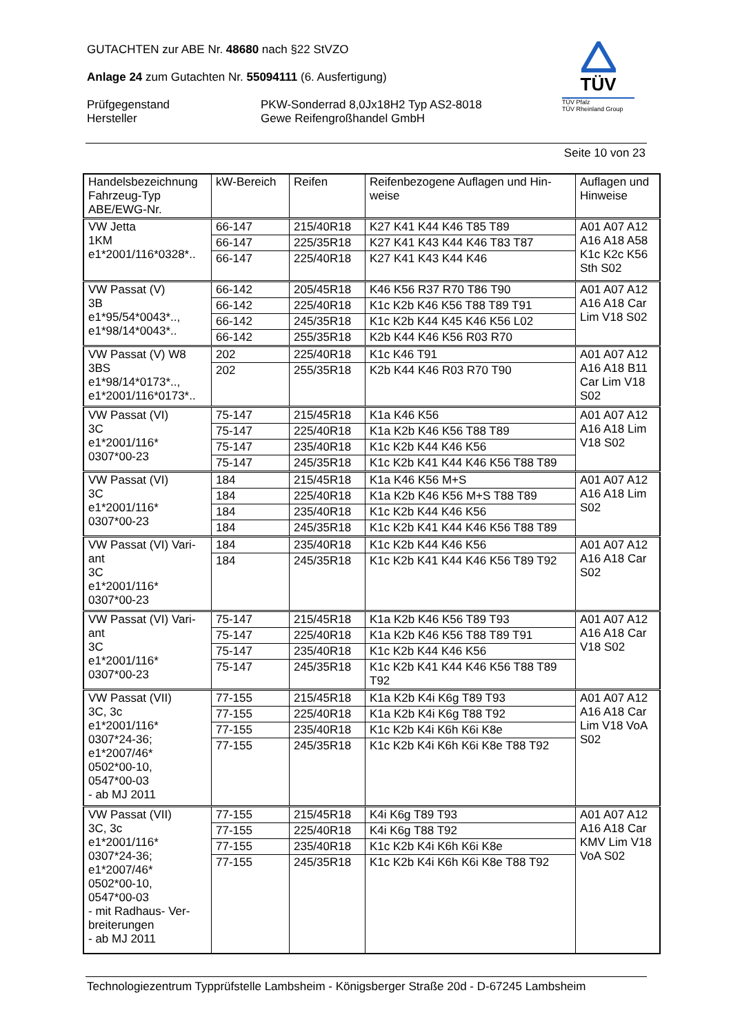GUTACHTEN zur ABE Nr. 48680 nach §22 StVZO
Anlage 24 zum Gutachten Nr. 55094111 (6. Ausfertigung)
Prüfgegenstand
Hersteller
PKW-Sonderrad 8,0Jx18H2 Typ AS2-8018
Gewe Reifengroßhandel GmbH
TÜV
TÜV Pfalz
TÜV Rheinland Group
Seite 10 von 23
| Handelsbezeichnung Fahrzeug-Typ ABE/EWG-Nr. | kW-Bereich | Reifen | Reifenbezogene Auflagen und Hin-weise | Auflagen und Hinweise |
| --- | --- | --- | --- | --- |
| VW Jetta 1KM e1*2001/116*0328*.. | 66-147 | 215/40R18 | K27 K41 K44 K46 T85 T89 | A01 A07 A12 A16 A18 A58 K1c K2c K56 Sth S02 |
| | 66-147 | 225/35R18 | K27 K41 K43 K44 K46 T83 T87 | |
| | 66-147 | 225/40R18 | K27 K41 K43 K44 K46 | |
| VW Passat (V) 3B e1*95/54*0043*.., e1*98/14*0043*.. | 66-142 | 205/45R18 | K46 K56 R37 R70 T86 T90 | A01 A07 A12 A16 A18 Car Lim V18 S02 |
| | 66-142 | 225/40R18 | K1c K2b K46 K56 T88 T89 T91 | |
| | 66-142 | 245/35R18 | K1c K2b K44 K45 K46 K56 L02 | |
| | 66-142 | 255/35R18 | K2b K44 K46 K56 R03 R70 | |
| VW Passat (V) W8 3BS e1*98/14*0173*.., e1*2001/116*0173*.. | 202 | 225/40R18 | K1c K46 T91 | A01 A07 A12 A16 A18 B11 Car Lim V18 S02 |
| | 202 | 255/35R18 | K2b K44 K46 R03 R70 T90 | |
| VW Passat (VI) 3C e1*2001/116* 0307*00-23 | 75-147 | 215/45R18 | K1a K46 K56 | A01 A07 A12 A16 A18 Lim V18 S02 |
| | 75-147 | 225/40R18 | K1a K2b K46 K56 T88 T89 | |
| | 75-147 | 235/40R18 | K1c K2b K44 K46 K56 | |
| | 75-147 | 245/35R18 | K1c K2b K41 K44 K46 K56 T88 T89 | |
| VW Passat (VI) 3C e1*2001/116* 0307*00-23 | 184 | 215/45R18 | K1a K46 K56 M+S | A01 A07 A12 A16 A18 Lim S02 |
| | 184 | 225/40R18 | K1a K2b K46 K56 M+S T88 T89 | |
| | 184 | 235/40R18 | K1c K2b K44 K46 K56 | |
| | 184 | 245/35R18 | K1c K2b K41 K44 K46 K56 T88 T89 | |
| VW Passat (VI) Vari-ant 3C e1*2001/116* 0307*00-23 | 184 | 235/40R18 | K1c K2b K44 K46 K56 | A01 A07 A12 A16 A18 Car S02 |
| | 184 | 245/35R18 | K1c K2b K41 K44 K46 K56 T89 T92 | |
| VW Passat (VI) Vari-ant 3C e1*2001/116* 0307*00-23 | 75-147 | 215/45R18 | K1a K2b K46 K56 T89 T93 | A01 A07 A12 A16 A18 Car V18 S02 |
| | 75-147 | 225/40R18 | K1a K2b K46 K56 T88 T89 T91 | |
| | 75-147 | 235/40R18 | K1c K2b K44 K46 K56 | |
| | 75-147 | 245/35R18 | K1c K2b K41 K44 K46 K56 T88 T89 T92 | |
| VW Passat (VII) 3C, 3c e1*2001/116* 0307*24-36; e1*2007/46* 0502*00-10, 0547*00-03 - ab MJ 2011 | 77-155 | 215/45R18 | K1a K2b K4i K6g T89 T93 | A01 A07 A12 A16 A18 Car Lim V18 VoA S02 |
| | 77-155 | 225/40R18 | K1a K2b K4i K6g T88 T92 | |
| | 77-155 | 235/40R18 | K1c K2b K4i K6h K6i K8e | |
| | 77-155 | 245/35R18 | K1c K2b K4i K6h K6i K8e T88 T92 | |
| VW Passat (VII) 3C, 3c e1*2001/116* 0307*24-36; e1*2007/46* 0502*00-10, 0547*00-03 - mit Radhaus- Ver-breiterungen - ab MJ 2011 | 77-155 | 215/45R18 | K4i K6g T89 T93 | A01 A07 A12 A16 A18 Car KMV Lim V18 VoA S02 |
| | 77-155 | 225/40R18 | K4i K6g T88 T92 | |
| | 77-155 | 235/40R18 | K1c K2b K4i K6h K6i K8e | |
| | 77-155 | 245/35R18 | K1c K2b K4i K6h K6i K8e T88 T92 | |
Technologiezentrum Typprüfstelle Lambsheim - Königsberger Straße 20d - D-67245 Lambsheim